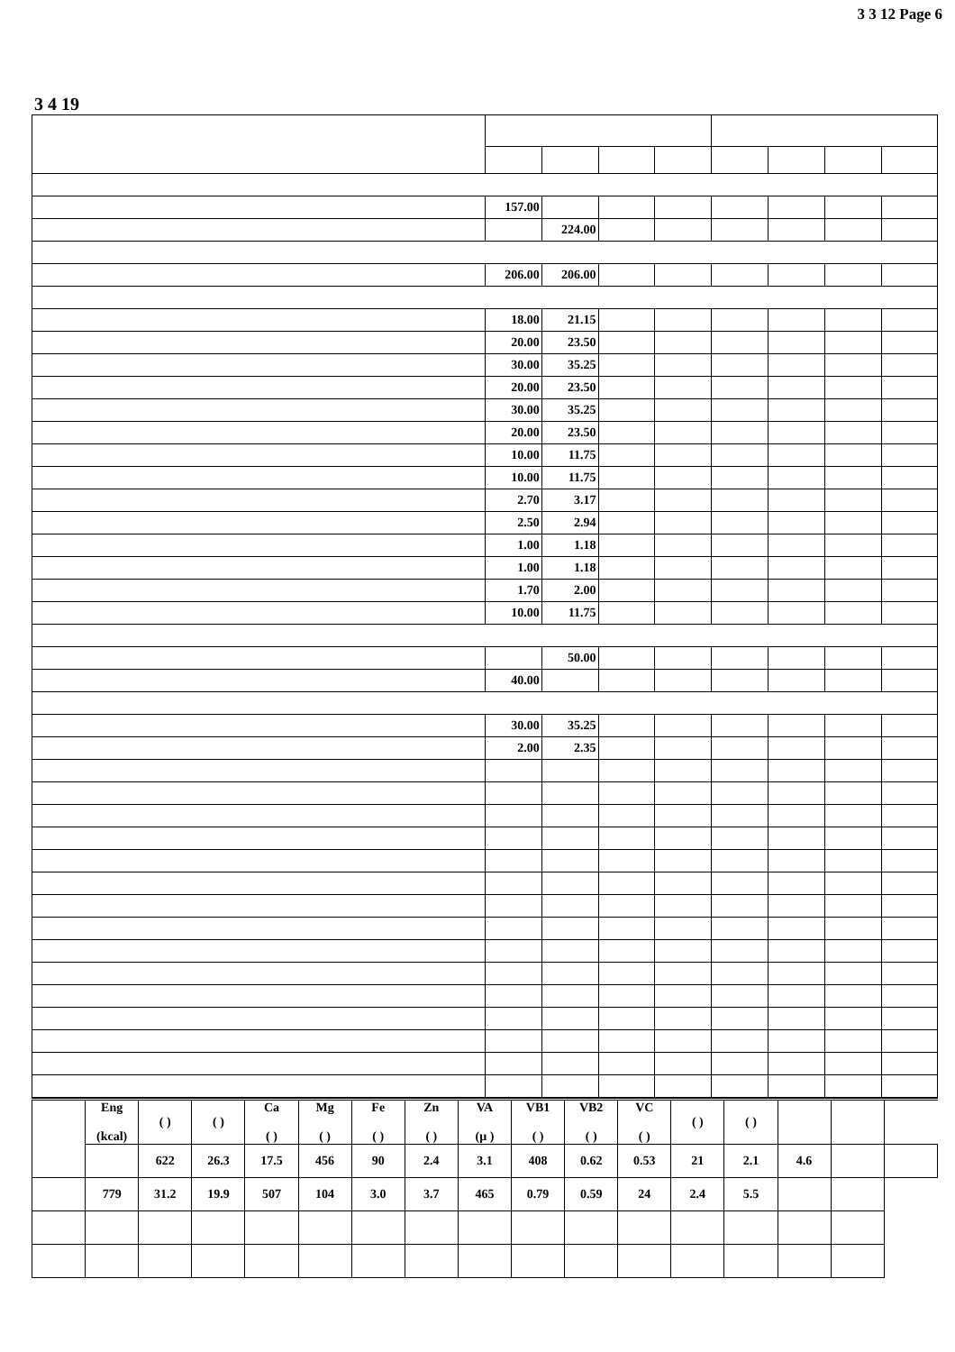3 3 12 Page 6
3 4 19
| | 157.00 | | | | | | | |
| | | 224.00 | | | | | | |
| | 206.00 | 206.00 | | | | | | |
| | 18.00 | 21.15 | | | | | | |
| | 20.00 | 23.50 | | | | | | |
| | 30.00 | 35.25 | | | | | | |
| | 20.00 | 23.50 | | | | | | |
| | 30.00 | 35.25 | | | | | | |
| | 20.00 | 23.50 | | | | | | |
| | 10.00 | 11.75 | | | | | | |
| | 10.00 | 11.75 | | | | | | |
| | 2.70 | 3.17 | | | | | | |
| | 2.50 | 2.94 | | | | | | |
| | 1.00 | 1.18 | | | | | | |
| | 1.00 | 1.18 | | | | | | |
| | 1.70 | 2.00 | | | | | | |
| | 10.00 | 11.75 | | | | | | |
| | | 50.00 | | | | | | |
| | 40.00 | | | | | | | |
| | 30.00 | 35.25 | | | | | | |
| | 2.00 | 2.35 | | | | | | |
| | Eng (kcal) | ( ) | ( ) | Ca ( ) | Mg ( ) | Fe ( ) | Zn ( ) | VA (μ ) | VB1 ( ) | VB2 ( ) | VC ( ) | ( ) | ( ) | | | |
| | | 622 | 26.3 | 17.5 | 456 | 90 | 2.4 | 3.1 | 408 | 0.62 | 0.53 | 21 | 2.1 | 4.6 | | |
| | 779 | 31.2 | 19.9 | 507 | 104 | 3.0 | 3.7 | 465 | 0.79 | 0.59 | 24 | 2.4 | 5.5 | | | |